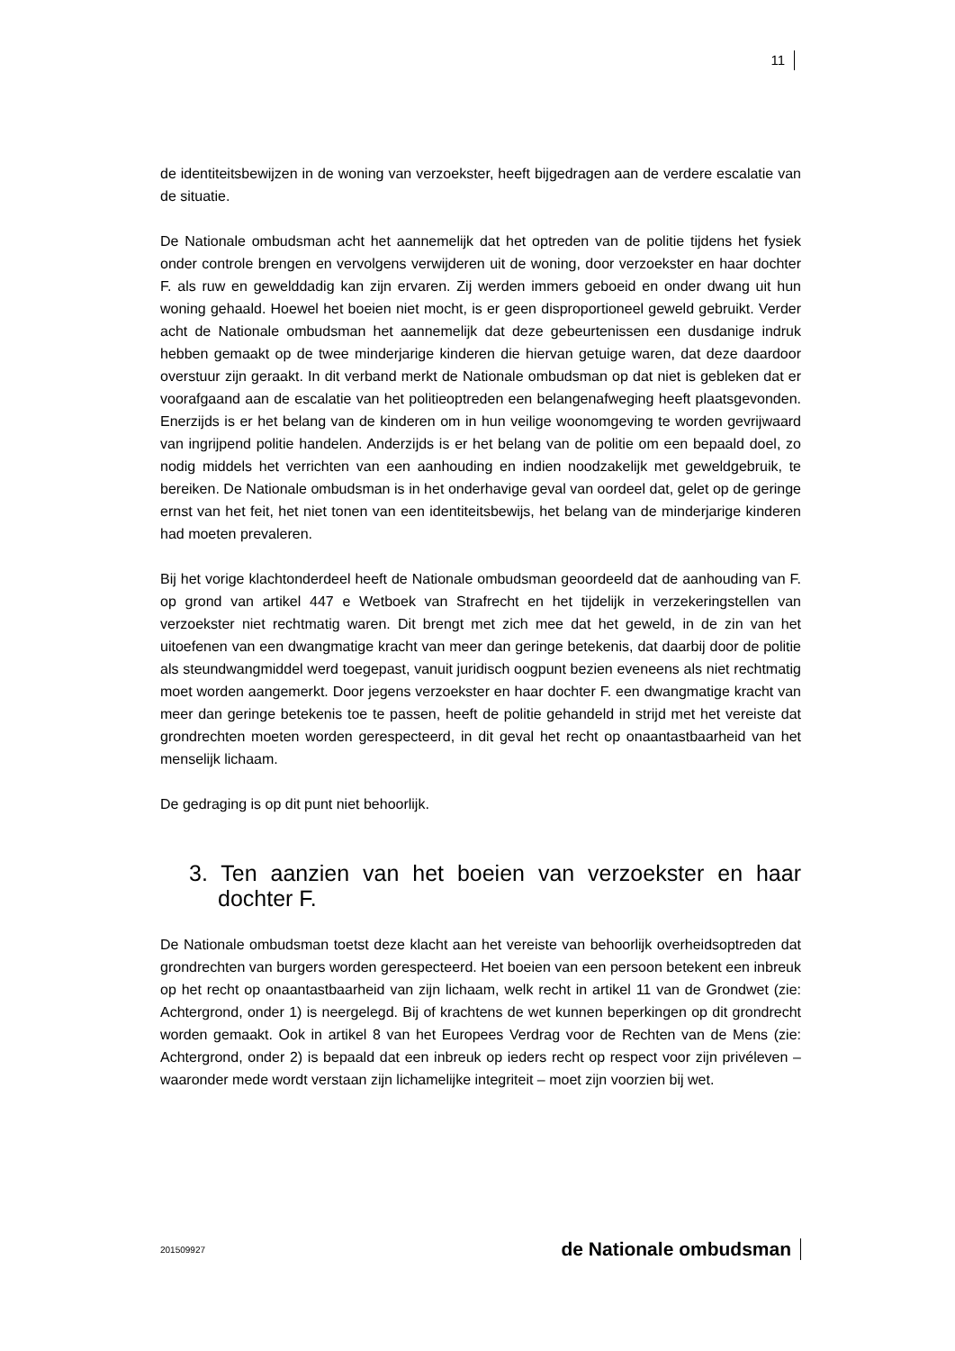11
de identiteitsbewijzen in de woning van verzoekster, heeft bijgedragen aan de verdere escalatie van de situatie.
De Nationale ombudsman acht het aannemelijk dat het optreden van de politie tijdens het fysiek onder controle brengen en vervolgens verwijderen uit de woning, door verzoekster en haar dochter F. als ruw en gewelddadig kan zijn ervaren. Zij werden immers geboeid en onder dwang uit hun woning gehaald. Hoewel het boeien niet mocht, is er geen disproportioneel geweld gebruikt. Verder acht de Nationale ombudsman het aannemelijk dat deze gebeurtenissen een dusdanige indruk hebben gemaakt op de twee minderjarige kinderen die hiervan getuige waren, dat deze daardoor overstuur zijn geraakt. In dit verband merkt de Nationale ombudsman op dat niet is gebleken dat er voorafgaand aan de escalatie van het politieoptreden een belangenafweging heeft plaatsgevonden. Enerzijds is er het belang van de kinderen om in hun veilige woonomgeving te worden gevrijwaard van ingrijpend politie handelen. Anderzijds is er het belang van de politie om een bepaald doel, zo nodig middels het verrichten van een aanhouding en indien noodzakelijk met geweldgebruik, te bereiken. De Nationale ombudsman is in het onderhavige geval van oordeel dat, gelet op de geringe ernst van het feit, het niet tonen van een identiteitsbewijs, het belang van de minderjarige kinderen had moeten prevaleren.
Bij het vorige klachtonderdeel heeft de Nationale ombudsman geoordeeld dat de aanhouding van F. op grond van artikel 447 e Wetboek van Strafrecht en het tijdelijk in verzekeringstellen van verzoekster niet rechtmatig waren. Dit brengt met zich mee dat het geweld, in de zin van het uitoefenen van een dwangmatige kracht van meer dan geringe betekenis, dat daarbij door de politie als steundwangmiddel werd toegepast, vanuit juridisch oogpunt bezien eveneens als niet rechtmatig moet worden aangemerkt. Door jegens verzoekster en haar dochter F. een dwangmatige kracht van meer dan geringe betekenis toe te passen, heeft de politie gehandeld in strijd met het vereiste dat grondrechten moeten worden gerespecteerd, in dit geval het recht op onaantastbaarheid van het menselijk lichaam.
De gedraging is op dit punt niet behoorlijk.
3. Ten aanzien van het boeien van verzoekster en haar dochter F.
De Nationale ombudsman toetst deze klacht aan het vereiste van behoorlijk overheidsoptreden dat grondrechten van burgers worden gerespecteerd. Het boeien van een persoon betekent een inbreuk op het recht op onaantastbaarheid van zijn lichaam, welk recht in artikel 11 van de Grondwet (zie: Achtergrond, onder 1) is neergelegd. Bij of krachtens de wet kunnen beperkingen op dit grondrecht worden gemaakt. Ook in artikel 8 van het Europees Verdrag voor de Rechten van de Mens (zie: Achtergrond, onder 2) is bepaald dat een inbreuk op ieders recht op respect voor zijn privéleven – waaronder mede wordt verstaan zijn lichamelijke integriteit – moet zijn voorzien bij wet.
201509927 de Nationale ombudsman